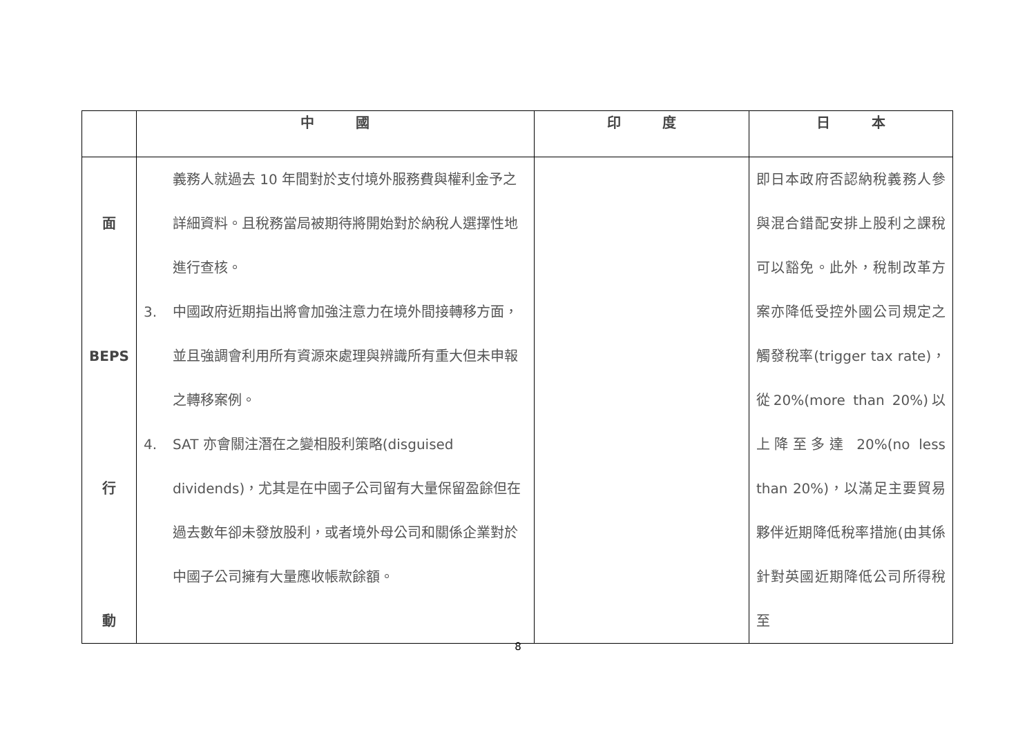| | 中 國 | 印 度 | 日 本 |
| --- | --- | --- | --- |
| 面 BEPS 行 動 | 義務人就過去 10 年間對於支付境外服務費與權利金予之詳細資料。且稅務當局被期待將開始對於納稅人選擇性地進行查核。 3. 中國政府近期指出將會加強注意力在境外間接轉移方面，並且強調會利用所有資源來處理與辨識所有重大但未申報之轉移案例。 4. SAT 亦會關注潛在之變相股利策略(disguised dividends)，尤其是在中國子公司留有大量保留盈餘但在過去數年卻未發放股利，或者境外母公司和關係企業對於中國子公司擁有大量應收帳款餘額。 | | 即日本政府否認納稅義務人參與混合錯配安排上股利之課稅可以豁免。此外，稅制改革方案亦降低受控外國公司規定之觸發稅率(trigger tax rate)，從20%(more than 20%)以上降至多達 20%(no less than 20%)，以滿足主要貿易夥伴近期降低稅率措施(由其係針對英國近期降低公司所得稅至 |
8